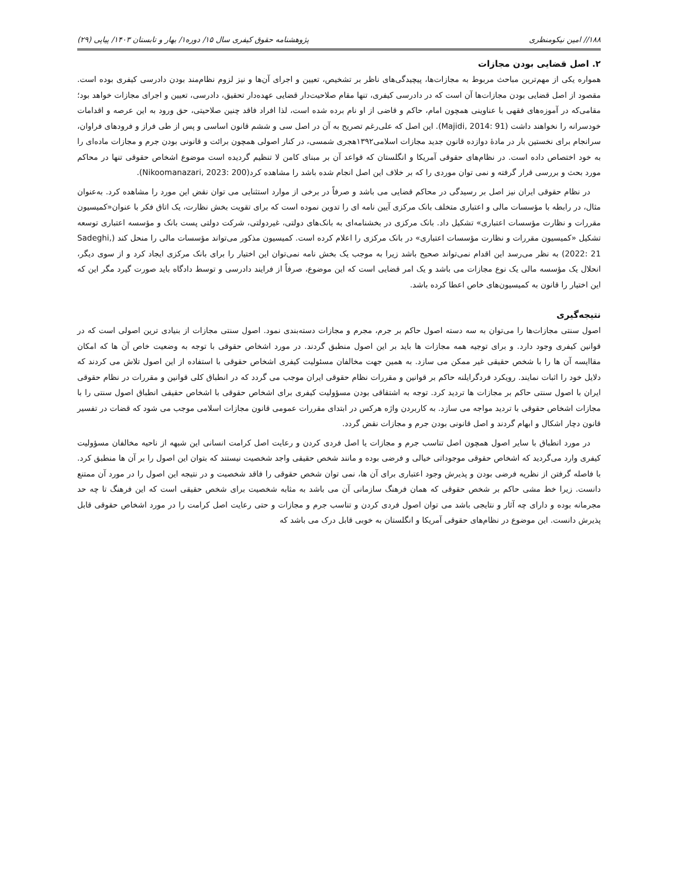۱۸۸// امین نیکومنظری پژوهشنامه حقوق کیفری سال ۱۵/ دوره۱/ بهار و تابستان ۱۴۰۳/ پیاپی (۲۹)
۲. اصل قضایی بودن مجازات
همواره یکی از مهم‌ترین مباحث مربوط به مجازات‌ها، پیچیدگی‌های ناظر بر تشخیص، تعیین و اجرای آن‌ها و نیز لزوم نظام‌مند بودن دادرسی کیفری بوده است. مقصود از اصل قضایی بودن مجازات‌ها آن است که در دادرسی کیفری، تنها مقام صلاحیت‌دار قضایی عهده‌دار تحقیق، دادرسی، تعیین و اجرای مجازات خواهد بود؛ مقامی‌که در آموزه‌های فقهی با عناوینی همچون امام، حاکم و قاضی از او نام برده شده است، لذا افراد فاقد چنین صلاحیتی، حق ورود به این عرصه و اقدامات خودسرانه را نخواهند داشت (Majidi, 2014: 91). این اصل که علی‌رغم تصریح به آن در اصل سی و ششم قانون اساسی و پس از طی فراز و فرودهای فراوان، سرانجام برای نخستین بار در مادهٔ دوازده قانون جدید مجازات اسلامی۱۳۹۲هجری شمسی، در کنار اصولی همچون برائت و قانونی بودن جرم و مجازات ماده‌ای را به خود اختصاص داده است. در نظام‌های حقوقی آمریکا و انگلستان که قواعد آن بر مبنای کامن لا تنظیم گردیده است موضوع اشخاص حقوقی تنها در محاکم مورد بحث و بررسی قرار گرفته و نمی توان موردی را که بر خلاف این اصل انجام شده باشد را مشاهده کرد(Nikoomanazari, 2023: 200).
در نظام حقوقی ایران نیز اصل بر رسیدگی در محاکم قضایی می باشد و صرفاً در برخی از موارد استثنایی می توان نقض این مورد را مشاهده کرد. به‌عنوان مثال، در رابطه با مؤسسات مالی و اعتباری متخلف بانک مرکزی آیین نامه ای را تدوین نموده است که برای تقویت بخش نظارت، یک اتاق فکر با عنوان«کمیسیون مقررات و نظارت مؤسسات اعتباری» تشکیل داد. بانک مرکزی در بخشنامه‌ای به بانک‌های دولتی، غیردولتی، شرکت دولتی پست بانک و مؤسسه اعتباری توسعه تشکیل «کمیسیون مقررات و نظارت مؤسسات اعتباری» در بانک مرکزی را اعلام کرده است. کمیسیون مذکور می‌تواند مؤسسات مالی را منحل کند (Sadeghi, 2022: 21) به نظر می‌رسد این اقدام نمی‌تواند صحیح باشد زیرا به موجب یک بخش نامه نمی‌توان این اختیار را برای بانک مرکزی ایجاد کرد و از سوی دیگر، انحلال یک مؤسسه مالی یک نوع مجازات می باشد و یک امر قضایی است که این موضوع، صرفاً از فرایند دادرسی و توسط دادگاه باید صورت گیرد مگر این که این اختیار را قانون به کمیسیون‌های خاص اعطا کرده باشد.
نتیجه‌گیری
اصول سنتی مجازات‌ها را می‌توان به سه دسته اصول حاکم بر جرم، مجرم و مجازات دسته‌بندی نمود. اصول سنتی مجازات از بنیادی ترین اصولی است که در قوانین کیفری وجود دارد. و برای توجیه همه مجازات ها باید بر این اصول منطبق گردند. در مورد اشخاص حقوقی با توجه به وضعیت خاص آن ها که امکان مقاایسه آن ها را با شخص حقیقی غیر ممکن می سازد. به همین جهت مخالفان مسئولیت کیفری اشخاص حقوقی با استفاده از این اصول تلاش می کردند که دلایل خود را اثبات نمایند. رویکرد فردگرایلنه حاکم بر قوانین و مقررات نظام حقوقی ایران موجب می گردد که در انطباق کلی قوانین و مقررات در نظام حقوقی ایران با اصول سنتی حاکم بر مجازات ها تردید کرد. توجه به اشتقاقی بودن مسؤولیت کیفری برای اشخاص حقوقی با اشخاص حقیقی انطباق اصول سنتی را با مجازات اشخاص حقوقی با تردید مواجه می سازد. به کاربردن واژه هرکس در ابتدای مقررات عمومی قانون مجازات اسلامی موجب می شود که قضات در تفسیر قانون دچار اشکال و ابهام گردند و اصل قانونی بودن جرم و مجازات نقض گردد.
در مورد انطباق با سایر اصول همچون اصل تناسب جرم و مجازات یا اصل فردی کردن و رعایت اصل کرامت انسانی این شبهه از ناحیه مخالفان مسؤولیت کیفری وارد می‌گردید که اشخاص حقوقی موجوداتی خیالی و فرضی بوده و مانند شخص حقیقی واجد شخصیت نیستند که بتوان این اصول را بر آن ها منطبق کرد. با فاصله گرفتن از نظریه فرضی بودن و پذیرش وجود اعتباری برای آن ها، نمی توان شخص حقوقی را فاقد شخصیت و در نتیجه این اصول را در مورد آن ممتنع دانست. زیرا خط مشی حاکم بر شخص حقوقی که همان فرهنگ سازمانی آن می باشد به مثابه شخصیت برای شخص حقیقی است که این فرهنگ تا چه حد مجرمانه بوده و دارای چه آثار و نتایجی باشد می توان اصول فردی کردن و تناسب جرم و مجازات و حتی رعایت اصل کرامت را در مورد اشخاص حقوقی قابل پذیرش دانست. این موضوع در نظام‌های حقوقی آمریکا و انگلستان به خوبی قابل درک می باشد که